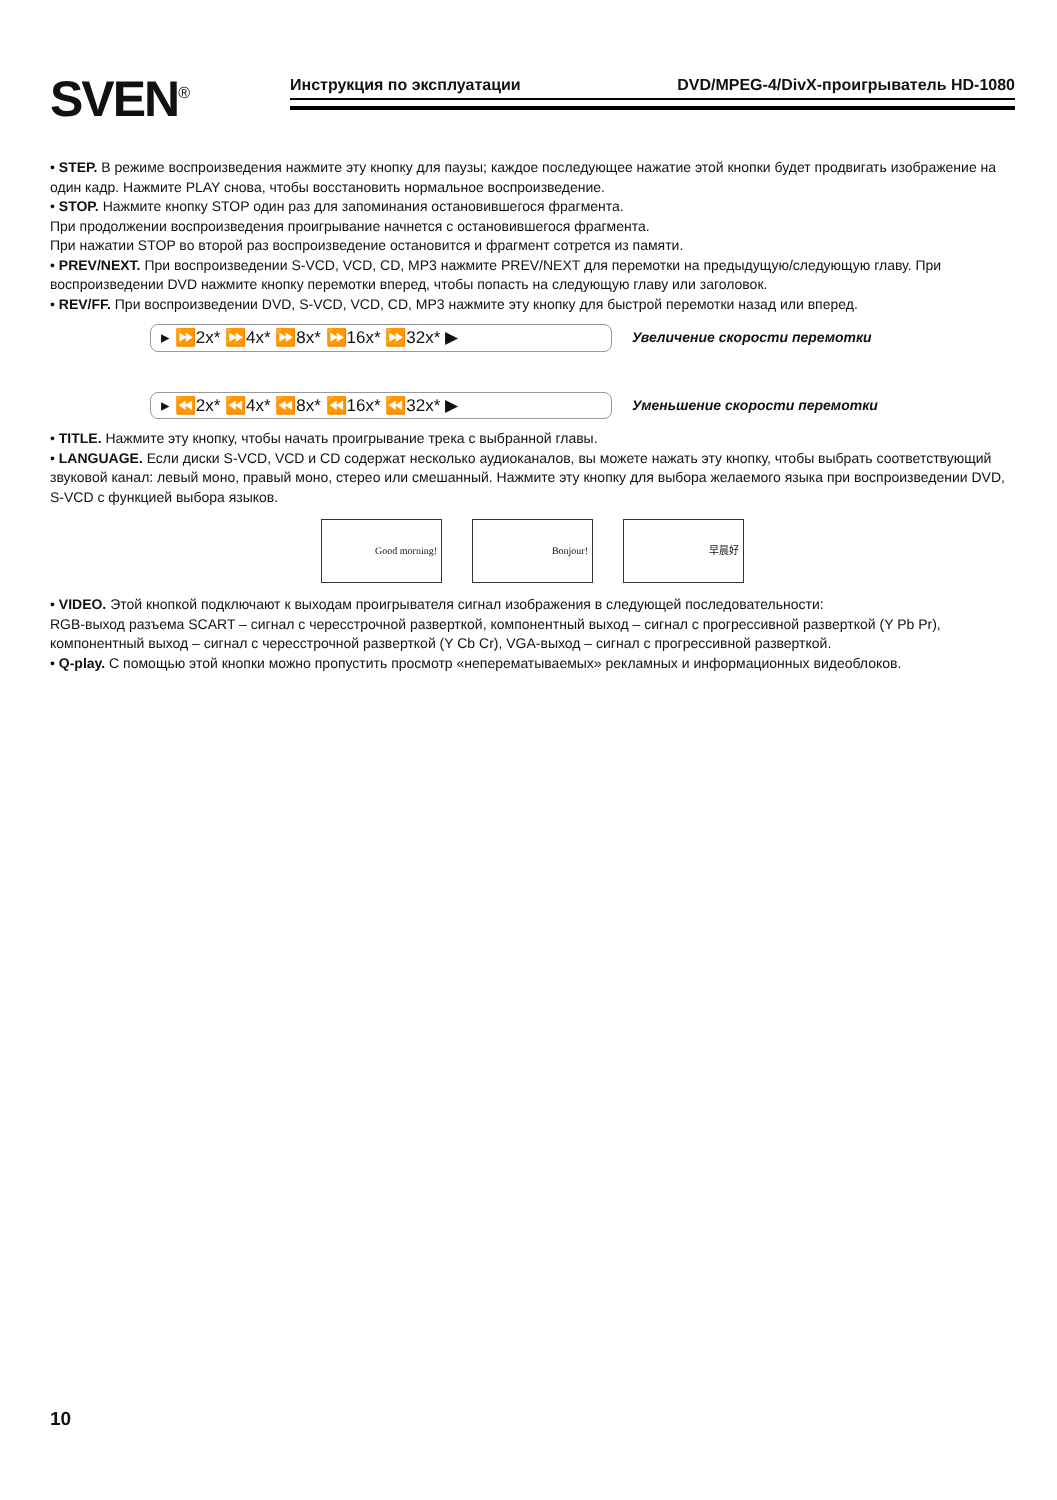SVEN<sup>®</sup>
Инструкция по эксплуатации DVD/MPEG-4/DivX-проигрыватель HD-1080
• STEP. В режиме воспроизведения нажмите эту кнопку для паузы; каждое последующее нажатие этой кнопки будет продвигать изображение на один кадр. Нажмите PLAY снова, чтобы восстановить нормальное воспроизведение.
• STOP. Нажмите кнопку STOP один раз для запоминания остановившегося фрагмента.
При продолжении воспроизведения проигрывание начнется с остановившегося фрагмента.
При нажатии STOP во второй раз воспроизведение остановится и фрагмент сотрется из памяти.
• PREV/NEXT. При воспроизведении S-VCD, VCD, CD, MP3 нажмите PREV/NEXT для перемотки на предыдущую/следующую главу. При воспроизведении DVD нажмите кнопку перемотки вперед, чтобы попасть на следующую главу или заголовок.
• REV/FF. При воспроизведении DVD, S-VCD, VCD, CD, MP3 нажмите эту кнопку для быстрой перемотки назад или вперед.
▸ ⏩2x* ⏩4x* ⏩8x* ⏩16x* ⏩32x* ▶
Увеличение скорости перемотки
▸ ⏪2x* ⏪4x* ⏪8x* ⏪16x* ⏪32x* ▶
Уменьшение скорости перемотки
• TITLE. Нажмите эту кнопку, чтобы начать проигрывание трека с выбранной главы.
• LANGUAGE. Если диски S-VCD, VCD и CD содержат несколько аудиоканалов, вы можете нажать эту кнопку, чтобы выбрать соответствующий звуковой канал: левый моно, правый моно, стерео или смешанный. Нажмите эту кнопку для выбора желаемого языка при воспроизведении DVD, S-VCD с функцией выбора языков.
Good morning! Bonjour! 早晨好
• VIDEO. Этой кнопкой подключают к выходам проигрывателя сигнал изображения в следующей последовательности:
RGB-выход разъема SCART – сигнал с чересстрочной разверткой, компонентный выход – сигнал с прогрессивной разверткой (Y Pb Pr), компонентный выход – сигнал с чересстрочной разверткой (Y Cb Cr), VGA-выход – сигнал с прогрессивной разверткой.
• Q-play. С помощью этой кнопки можно пропустить просмотр «неперематываемых» рекламных и информационных видеоблоков.
10